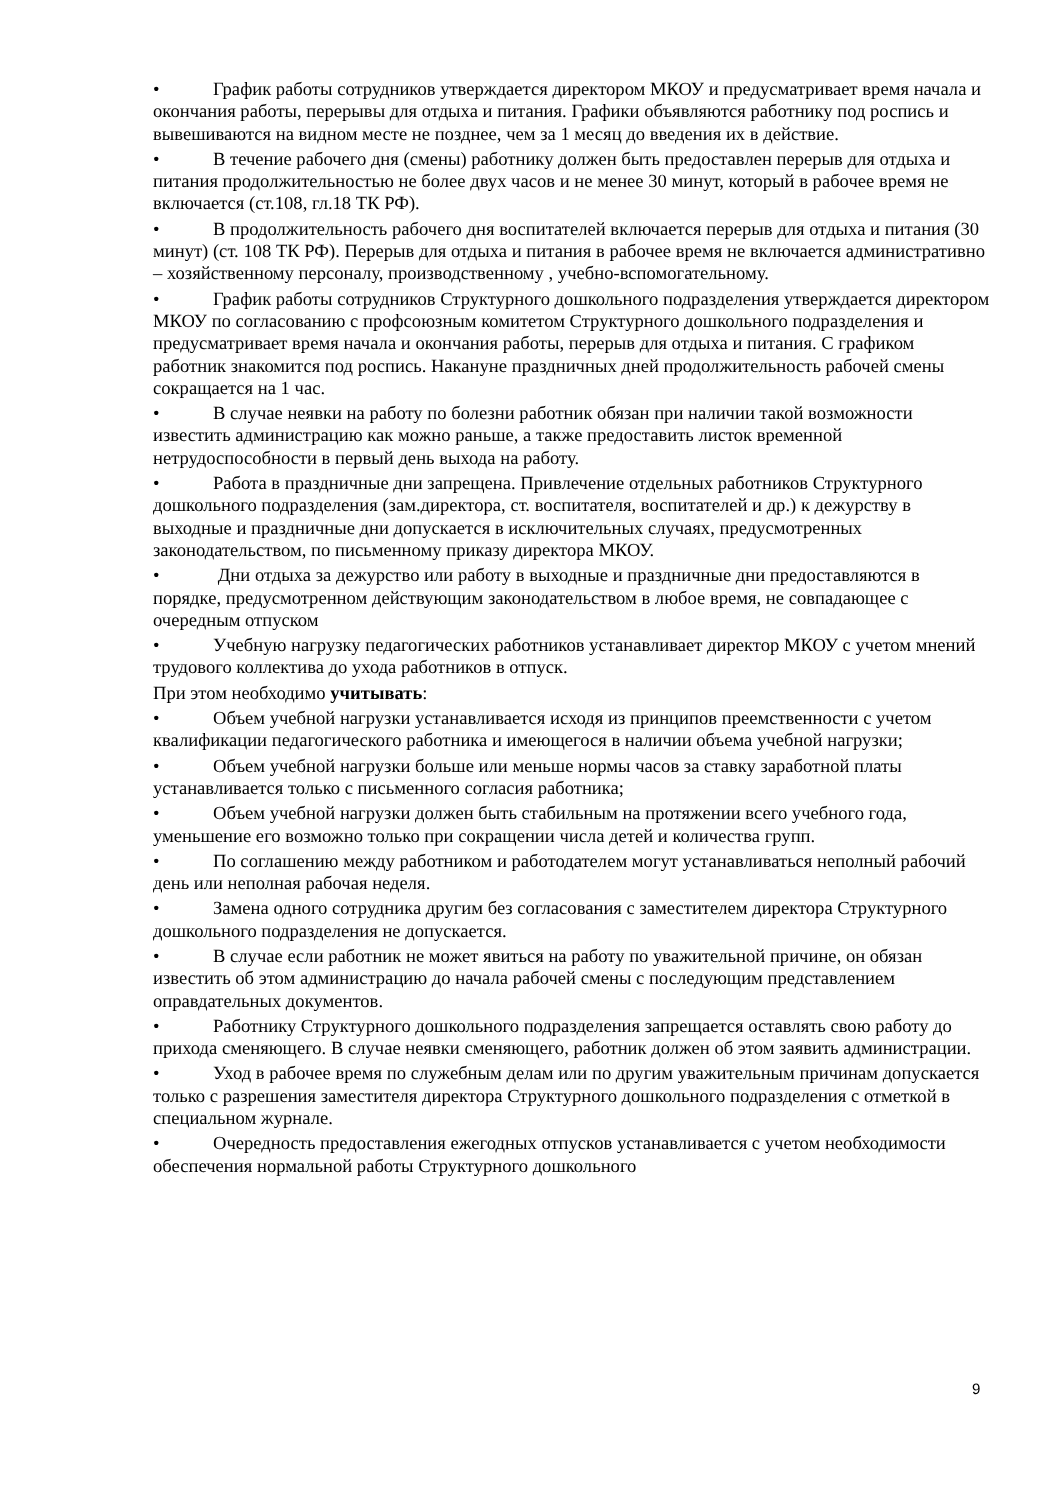• График работы сотрудников утверждается директором МКОУ и предусматривает время начала и окончания работы, перерывы для отдыха и питания. Графики объявляются работнику под роспись и вывешиваются на видном месте не позднее, чем за 1 месяц до введения их в действие.
• В течение рабочего дня (смены) работнику должен быть предоставлен перерыв для отдыха и питания продолжительностью не более двух часов и не менее 30 минут, который в рабочее время не включается (ст.108, гл.18 ТК РФ).
• В продолжительность рабочего дня воспитателей включается перерыв для отдыха и питания (30 минут) (ст. 108 ТК РФ). Перерыв для отдыха и питания в рабочее время не включается административно – хозяйственному персоналу, производственному , учебно-вспомогательному.
• График работы сотрудников Структурного дошкольного подразделения утверждается директором МКОУ по согласованию с профсоюзным комитетом Структурного дошкольного подразделения и предусматривает время начала и окончания работы, перерыв для отдыха и питания. С графиком работник знакомится под роспись. Накануне праздничных дней продолжительность рабочей смены сокращается на 1 час.
• В случае неявки на работу по болезни работник обязан при наличии такой возможности известить администрацию как можно раньше, а также предоставить листок временной нетрудоспособности в первый день выхода на работу.
• Работа в праздничные дни запрещена. Привлечение отдельных работников Структурного дошкольного подразделения (зам.директора, ст. воспитателя, воспитателей и др.) к дежурству в выходные и праздничные дни допускается в исключительных случаях, предусмотренных законодательством, по письменному приказу директора МКОУ.
• Дни отдыха за дежурство или работу в выходные и праздничные дни предоставляются в порядке, предусмотренном действующим законодательством в любое время, не совпадающее с очередным отпуском
• Учебную нагрузку педагогических работников устанавливает директор МКОУ с учетом мнений трудового коллектива до ухода работников в отпуск.
При этом необходимо учитывать:
• Объем учебной нагрузки устанавливается исходя из принципов преемственности с учетом квалификации педагогического работника и имеющегося в наличии объема учебной нагрузки;
• Объем учебной нагрузки больше или меньше нормы часов за ставку заработной платы устанавливается только с письменного согласия работника;
• Объем учебной нагрузки должен быть стабильным на протяжении всего учебного года, уменьшение его возможно только при сокращении числа детей и количества групп.
• По соглашению между работником и работодателем могут устанавливаться неполный рабочий день или неполная рабочая неделя.
• Замена одного сотрудника другим без согласования с заместителем директора Структурного дошкольного подразделения не допускается.
• В случае если работник не может явиться на работу по уважительной причине, он обязан известить об этом администрацию до начала рабочей смены с последующим представлением оправдательных документов.
• Работнику Структурного дошкольного подразделения запрещается оставлять свою работу до прихода сменяющего. В случае неявки сменяющего, работник должен об этом заявить администрации.
• Уход в рабочее время по служебным делам или по другим уважительным причинам допускается только с разрешения заместителя директора Структурного дошкольного подразделения с отметкой в специальном журнале.
• Очередность предоставления ежегодных отпусков устанавливается с учетом необходимости обеспечения нормальной работы Структурного дошкольного
9